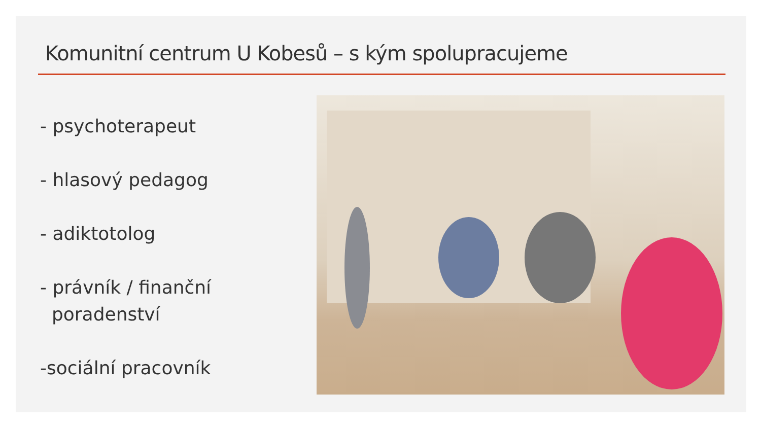Komunitní centrum U Kobesů – s kým spolupracujeme
- psychoterapeut
- hlasový pedagog
- adiktotolog
- právník / finanční
poradenství
-sociální pracovník